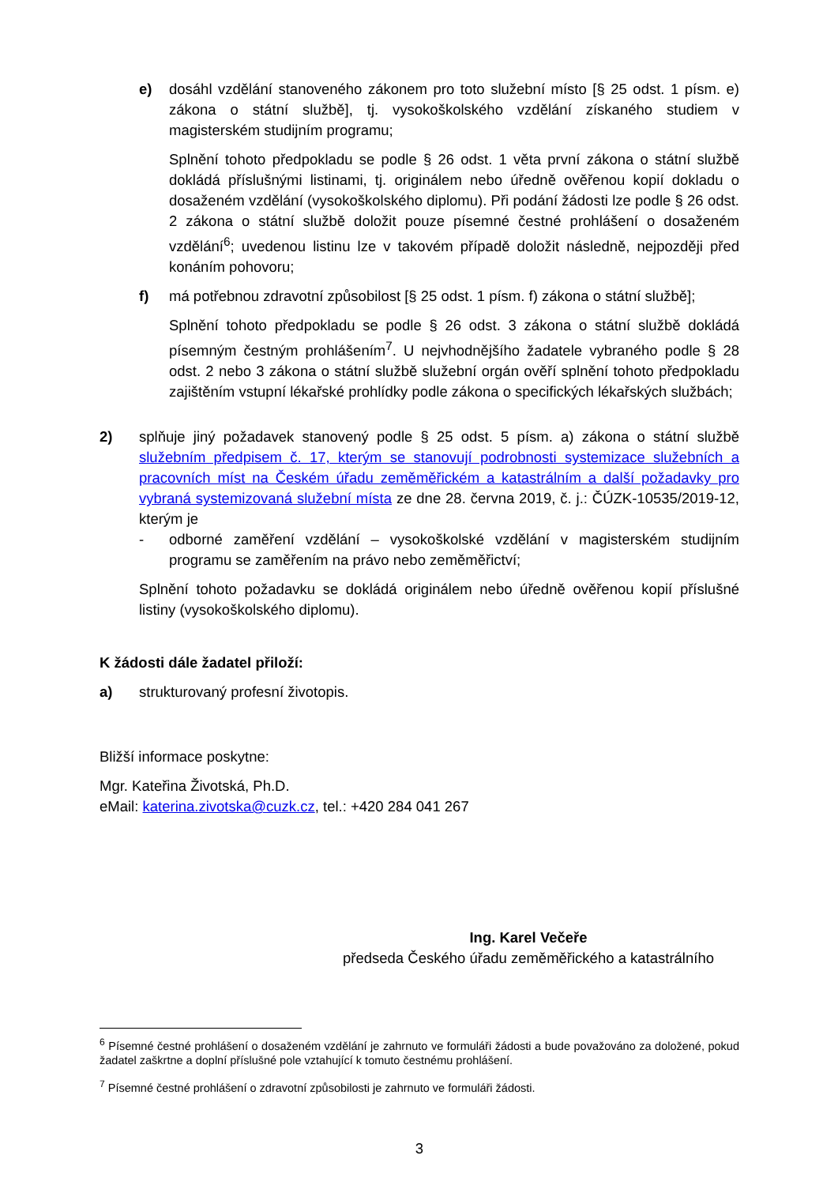e) dosáhl vzdělání stanoveného zákonem pro toto služební místo [§ 25 odst. 1 písm. e) zákona o státní službě], tj. vysokoškolského vzdělání získaného studiem v magisterském studijním programu;
Splnění tohoto předpokladu se podle § 26 odst. 1 věta první zákona o státní službě dokládá příslušnými listinami, tj. originálem nebo úředně ověřenou kopií dokladu o dosaženém vzdělání (vysokoškolského diplomu). Při podání žádosti lze podle § 26 odst. 2 zákona o státní službě doložit pouze písemné čestné prohlášení o dosaženém vzdělání<sup>6</sup>; uvedenou listinu lze v takovém případě doložit následně, nejpozději před konáním pohovoru;
f) má potřebnou zdravotní způsobilost [§ 25 odst. 1 písm. f) zákona o státní službě];
Splnění tohoto předpokladu se podle § 26 odst. 3 zákona o státní službě dokládá písemným čestným prohlášením<sup>7</sup>. U nejvhodnějšího žadatele vybraného podle § 28 odst. 2 nebo 3 zákona o státní službě služební orgán ověří splnění tohoto předpokladu zajištěním vstupní lékařské prohlídky podle zákona o specifických lékařských službách;
2) splňuje jiný požadavek stanovený podle § 25 odst. 5 písm. a) zákona o státní službě služebním předpisem č. 17, kterým se stanovují podrobnosti systemizace služebních a pracovních míst na Českém úřadu zeměměřickém a katastrálním a další požadavky pro vybraná systemizovaná služební místa ze dne 28. června 2019, č. j.: ČÚZK-10535/2019-12, kterým je
- odborné zaměření vzdělání – vysokoškolské vzdělání v magisterském studijním programu se zaměřením na právo nebo zeměměřictví;
Splnění tohoto požadavku se dokládá originálem nebo úředně ověřenou kopií příslušné listiny (vysokoškolského diplomu).
K žádosti dále žadatel přiloží:
a) strukturovaný profesní životopis.
Bližší informace poskytne:
Mgr. Kateřina Životská, Ph.D.
eMail: katerina.zivotska@cuzk.cz, tel.: +420 284 041 267
Ing. Karel Večeře
předseda Českého úřadu zeměměřického a katastrálního
<sup>6</sup> Písemné čestné prohlášení o dosaženém vzdělání je zahrnuto ve formuláři žádosti a bude považováno za doložené, pokud žadatel zaškrtne a doplní příslušné pole vztahující k tomuto čestnému prohlášení.
<sup>7</sup> Písemné čestné prohlášení o zdravotní způsobilosti je zahrnuto ve formuláři žádosti.
3